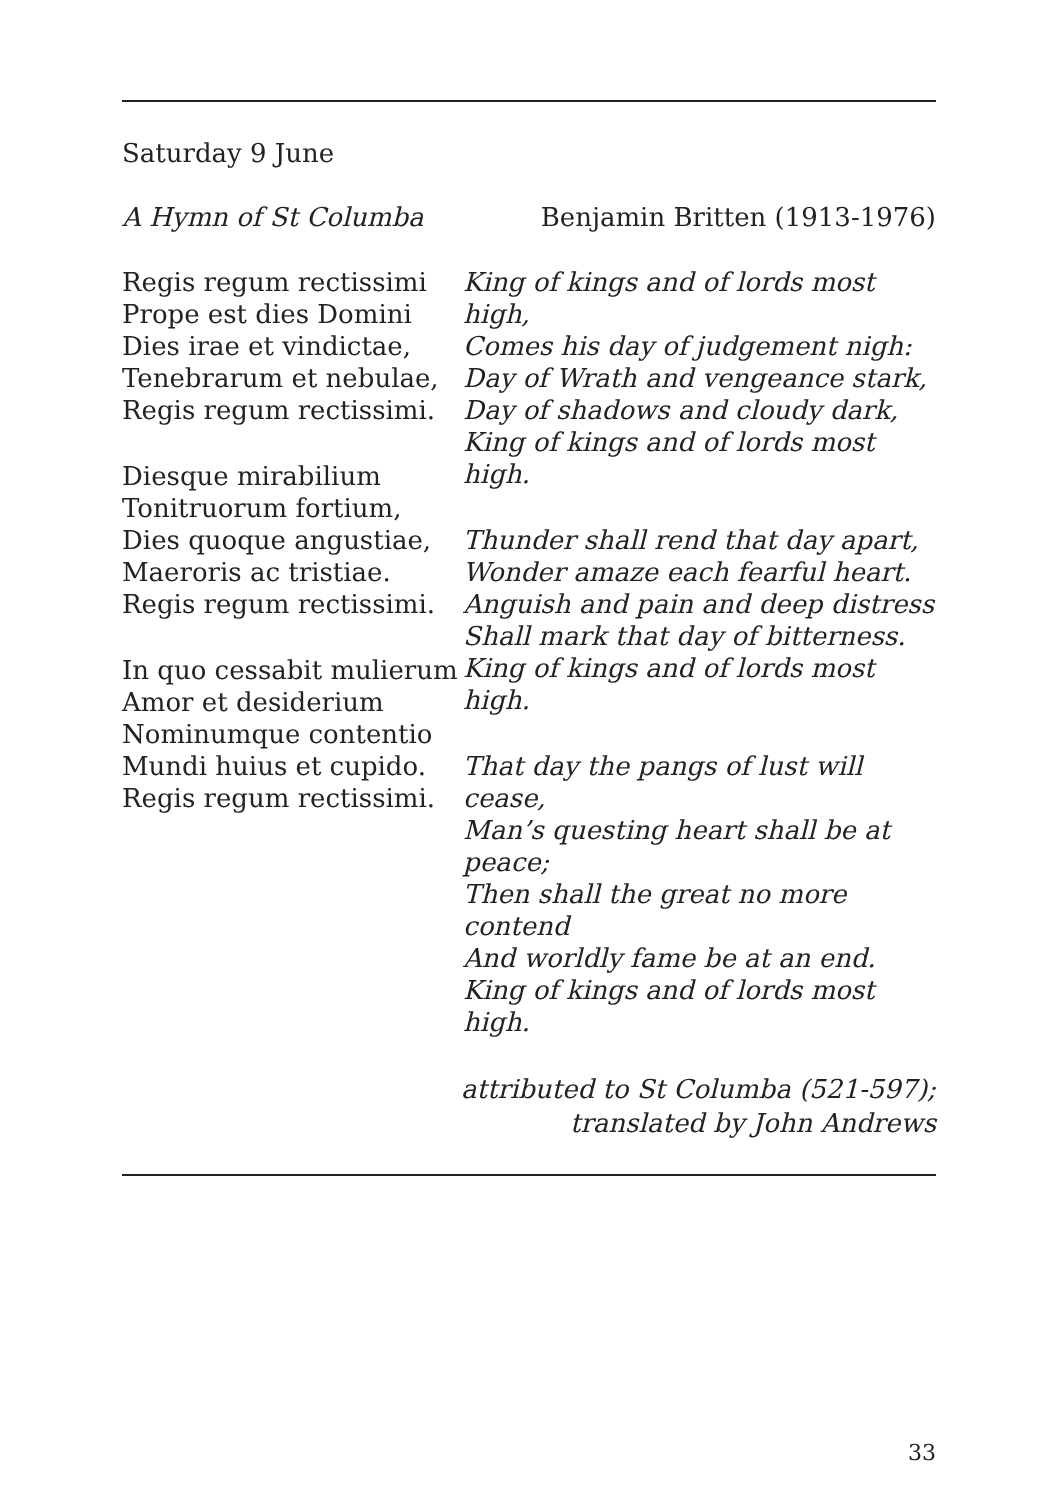Saturday 9 June
A Hymn of St Columba Benjamin Britten (1913-1976)
Regis regum rectissimi
Prope est dies Domini
Dies irae et vindictae,
Tenebrarum et nebulae,
Regis regum rectissimi.
Diesque mirabilium
Tonitruorum fortium,
Dies quoque angustiae,
Maeroris ac tristiae.
Regis regum rectissimi.
In quo cessabit mulierum
Amor et desiderium
Nominumque contentio
Mundi huius et cupido.
Regis regum rectissimi.
King of kings and of lords most high,
Comes his day of judgement nigh:
Day of Wrath and vengeance stark,
Day of shadows and cloudy dark,
King of kings and of lords most high.
Thunder shall rend that day apart,
Wonder amaze each fearful heart.
Anguish and pain and deep distress
Shall mark that day of bitterness.
King of kings and of lords most high.
That day the pangs of lust will cease,
Man’s questing heart shall be at peace;
Then shall the great no more contend
And worldly fame be at an end.
King of kings and of lords most high.
attributed to St Columba (521-597);
translated by John Andrews
33